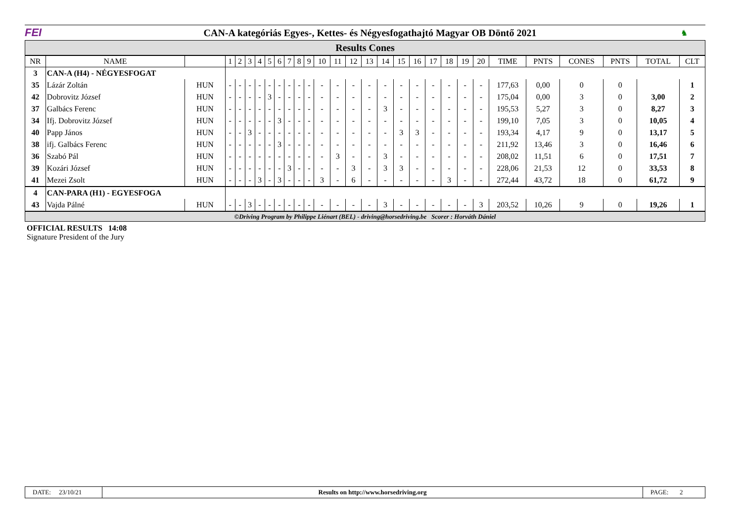FEI
CAN-A kategóriás Egyes-, Kettes- és Négyesfogathajtó Magyar OB Döntő 2021
♞
Results Cones
| NR | NAME | | 1 | 2 | 3 | 4 | 5 | 6 | 7 | 8 | 9 | 10 | 11 | 12 | 13 | 14 | 15 | 16 | 17 | 18 | 19 | 20 | TIME | PNTS | CONES | PNTS | TOTAL | CLT |
| --- | --- | --- | --- | --- | --- | --- | --- | --- | --- | --- | --- | --- | --- | --- | --- | --- | --- | --- | --- | --- | --- | --- | --- | --- | --- | --- | --- | --- |
| 3 | CAN-A (H4) - NÉGYESFOGAT | | | | | | | | | | | | | | | | | | | | | | | | | | | |
| 35 | Lázár Zoltán | HUN | - | - | - | - | - | - | - | - | - | - | - | - | - | - | - | - | - | - | - | - | 177,63 | 0,00 | 0 | 0 | | 1 |
| 42 | Dobrovitz József | HUN | - | - | - | - | 3 | - | - | - | - | - | - | - | - | - | - | - | - | - | - | - | 175,04 | 0,00 | 3 | 0 | 3,00 | 2 |
| 37 | Galbács Ferenc | HUN | - | - | - | - | - | - | - | - | - | - | - | - | - | 3 | - | - | - | - | - | - | 195,53 | 5,27 | 3 | 0 | 8,27 | 3 |
| 34 | Ifj. Dobrovitz József | HUN | - | - | - | - | - | 3 | - | - | - | - | - | - | - | - | - | - | - | - | - | - | 199,10 | 7,05 | 3 | 0 | 10,05 | 4 |
| 40 | Papp János | HUN | - | - | 3 | - | - | - | - | - | - | - | - | - | - | - | 3 | 3 | - | - | - | - | 193,34 | 4,17 | 9 | 0 | 13,17 | 5 |
| 38 | ifj. Galbács Ferenc | HUN | - | - | - | - | - | 3 | - | - | - | - | - | - | - | - | - | - | - | - | - | - | 211,92 | 13,46 | 3 | 0 | 16,46 | 6 |
| 36 | Szabó Pál | HUN | - | - | - | - | - | - | - | - | - | - | 3 | - | - | 3 | - | - | - | - | - | - | 208,02 | 11,51 | 6 | 0 | 17,51 | 7 |
| 39 | Kozári József | HUN | - | - | - | - | - | - | 3 | - | - | - | - | 3 | - | 3 | 3 | - | - | - | - | - | 228,06 | 21,53 | 12 | 0 | 33,53 | 8 |
| 41 | Mezei Zsolt | HUN | - | - | - | 3 | - | 3 | - | - | - | 3 | - | 6 | - | - | - | - | - | 3 | - | - | 272,44 | 43,72 | 18 | 0 | 61,72 | 9 |
| 4 | CAN-PARA (H1) - EGYESFOGA | | | | | | | | | | | | | | | | | | | | | | | | | | | |
| 43 | Vajda Pálné | HUN | - | - | 3 | - | - | - | - | - | - | - | - | - | - | 3 | - | - | - | - | - | 3 | 203,52 | 10,26 | 9 | 0 | 19,26 | 1 |
©Driving Program by Philippe Liénart (BEL) - driving@horsedriving.be Scorer : Horváth Dániel
OFFICIAL RESULTS 14:08
Signature President of the Jury
DATE: 23/10/21
Results on http://www.horsedriving.org
PAGE: 2